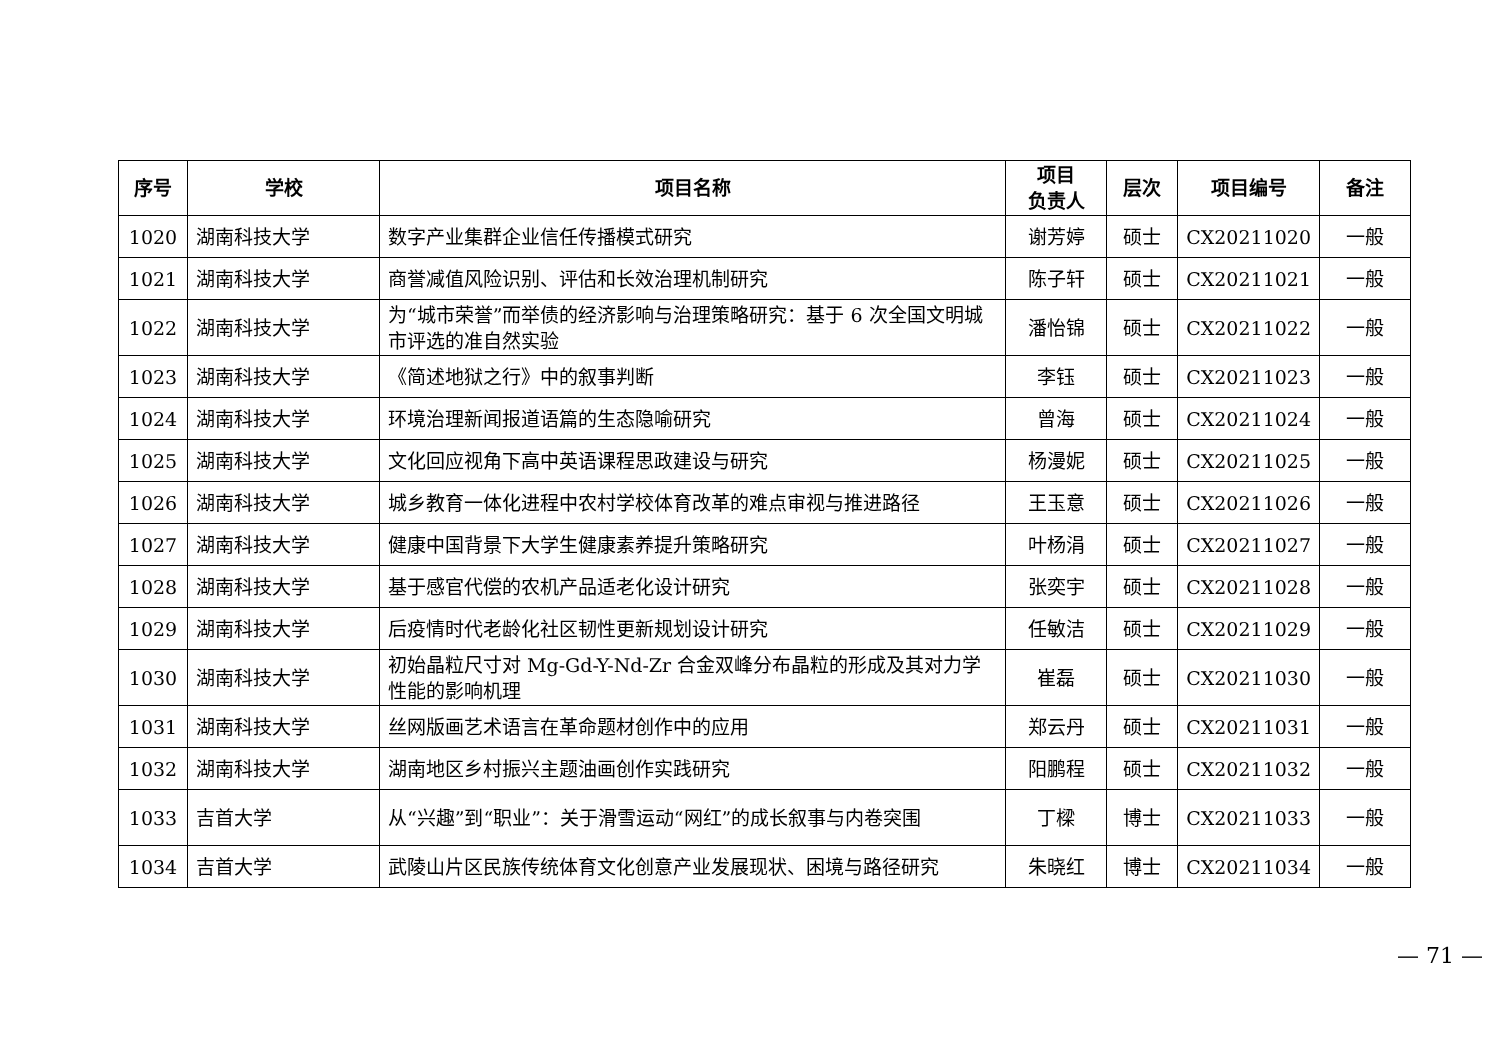| 序号 | 学校 | 项目名称 | 项目 负责人 | 层次 | 项目编号 | 备注 |
| --- | --- | --- | --- | --- | --- | --- |
| 1020 | 湖南科技大学 | 数字产业集群企业信任传播模式研究 | 谢芳婷 | 硕士 | CX20211020 | 一般 |
| 1021 | 湖南科技大学 | 商誉减值风险识别、评估和长效治理机制研究 | 陈子轩 | 硕士 | CX20211021 | 一般 |
| 1022 | 湖南科技大学 | 为“城市荣誉”而举债的经济影响与治理策略研究：基于 6 次全国文明城市评选的准自然实验 | 潘怡锦 | 硕士 | CX20211022 | 一般 |
| 1023 | 湖南科技大学 | 《简述地狱之行》中的叙事判断 | 李钰 | 硕士 | CX20211023 | 一般 |
| 1024 | 湖南科技大学 | 环境治理新闻报道语篇的生态隐喻研究 | 曾海 | 硕士 | CX20211024 | 一般 |
| 1025 | 湖南科技大学 | 文化回应视角下高中英语课程思政建设与研究 | 杨漫妮 | 硕士 | CX20211025 | 一般 |
| 1026 | 湖南科技大学 | 城乡教育一体化进程中农村学校体育改革的难点审视与推进路径 | 王玉意 | 硕士 | CX20211026 | 一般 |
| 1027 | 湖南科技大学 | 健康中国背景下大学生健康素养提升策略研究 | 叶杨涓 | 硕士 | CX20211027 | 一般 |
| 1028 | 湖南科技大学 | 基于感官代偿的农机产品适老化设计研究 | 张奕宇 | 硕士 | CX20211028 | 一般 |
| 1029 | 湖南科技大学 | 后疫情时代老龄化社区韧性更新规划设计研究 | 任敏洁 | 硕士 | CX20211029 | 一般 |
| 1030 | 湖南科技大学 | 初始晶粒尺寸对 Mg-Gd-Y-Nd-Zr 合金双峰分布晶粒的形成及其对力学性能的影响机理 | 崔磊 | 硕士 | CX20211030 | 一般 |
| 1031 | 湖南科技大学 | 丝网版画艺术语言在革命题材创作中的应用 | 郑云丹 | 硕士 | CX20211031 | 一般 |
| 1032 | 湖南科技大学 | 湖南地区乡村振兴主题油画创作实践研究 | 阳鹏程 | 硕士 | CX20211032 | 一般 |
| 1033 | 吉首大学 | 从“兴趣”到“职业”：关于滑雪运动“网红”的成长叙事与内卷突围 | 丁樑 | 博士 | CX20211033 | 一般 |
| 1034 | 吉首大学 | 武陵山片区民族传统体育文化创意产业发展现状、困境与路径研究 | 朱晓红 | 博士 | CX20211034 | 一般 |
— 71 —